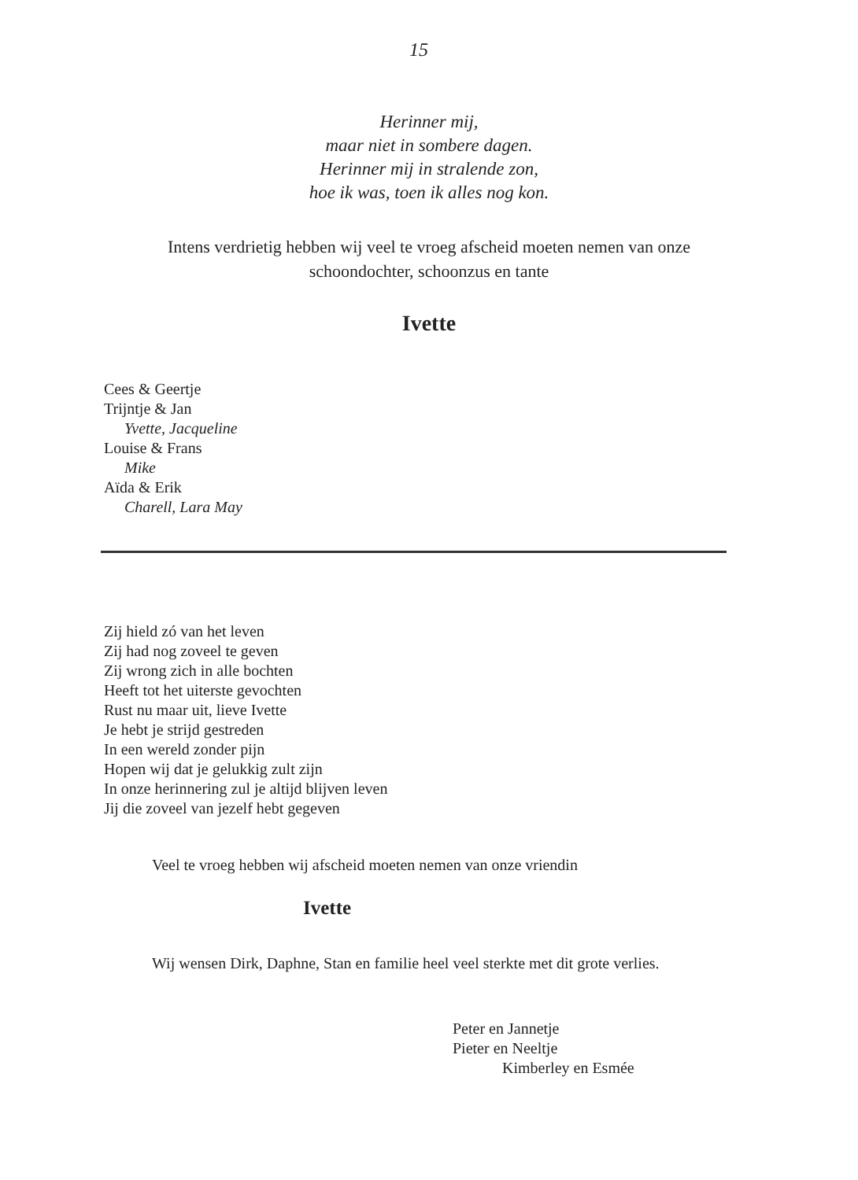15
Herinner mij,
maar niet in sombere dagen.
Herinner mij in stralende zon,
hoe ik was, toen ik alles nog kon.
Intens verdrietig hebben wij veel te vroeg afscheid moeten nemen van onze schoondochter, schoonzus en tante
Ivette
Cees & Geertje
Trijntje & Jan
Yvette, Jacqueline
Louise & Frans
Mike
Aïda & Erik
Charell, Lara May
Zij hield zó van het leven
Zij had nog zoveel te geven
Zij wrong zich in alle bochten
Heeft tot het uiterste gevochten
Rust nu maar uit, lieve Ivette
Je hebt je strijd gestreden
In een wereld zonder pijn
Hopen wij dat je gelukkig zult zijn
In onze herinnering zul je altijd blijven leven
Jij die zoveel van jezelf hebt gegeven
Veel te vroeg hebben wij afscheid moeten nemen van onze vriendin
Ivette
Wij wensen Dirk, Daphne, Stan en familie heel veel sterkte met dit grote verlies.
Peter en Jannetje
Pieter en Neeltje
Kimberley en Esmée